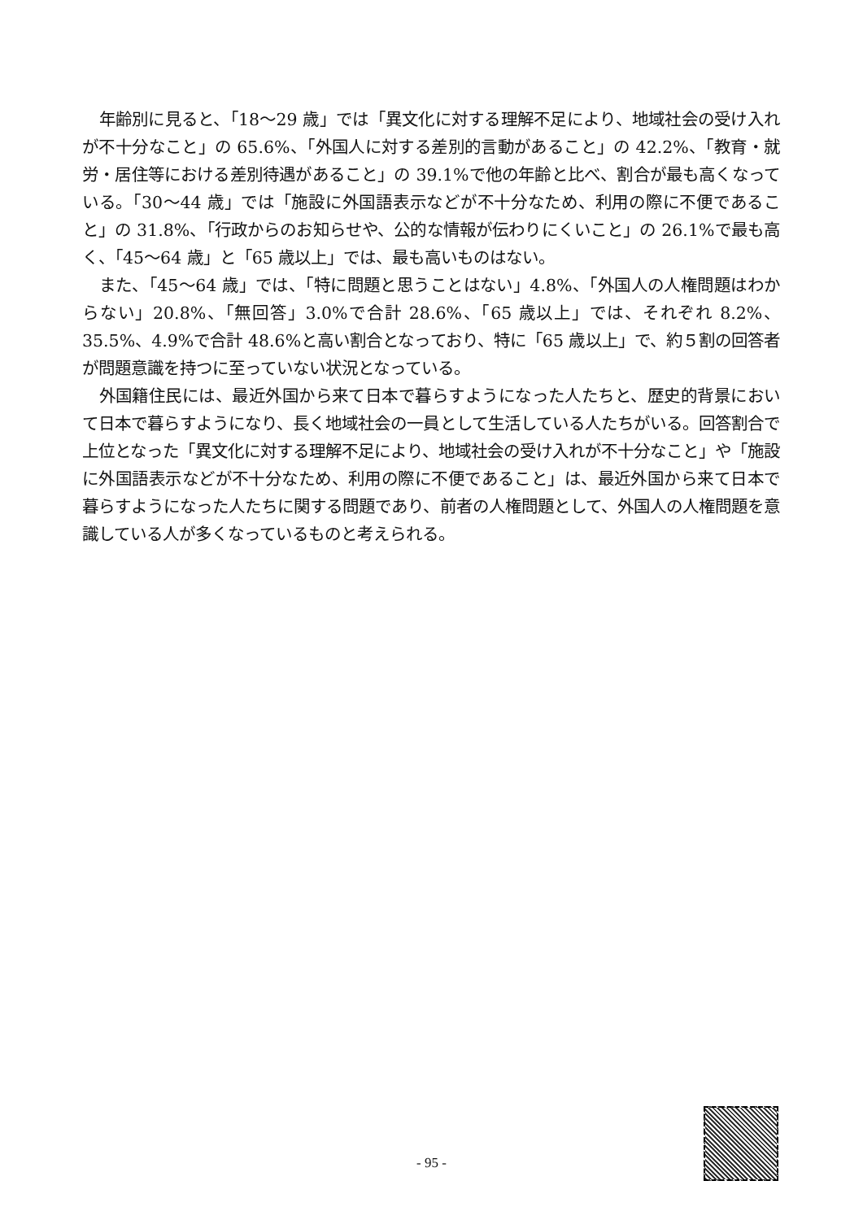年齢別に見ると、「18～29 歳」では「異文化に対する理解不足により、地域社会の受け入れが不十分なこと」の 65.6%、「外国人に対する差別的言動があること」の 42.2%、「教育・就労・居住等における差別待遇があること」の 39.1%で他の年齢と比べ、割合が最も高くなっている。「30～44 歳」では「施設に外国語表示などが不十分なため、利用の際に不便であること」の 31.8%、「行政からのお知らせや、公的な情報が伝わりにくいこと」の 26.1%で最も高く、「45～64 歳」と「65 歳以上」では、最も高いものはない。
また、「45～64 歳」では、「特に問題と思うことはない」4.8%、「外国人の人権問題はわからない」20.8%、「無回答」3.0%で合計 28.6%、「65 歳以上」では、それぞれ 8.2%、35.5%、4.9%で合計 48.6%と高い割合となっており、特に「65 歳以上」で、約５割の回答者が問題意識を持つに至っていない状況となっている。
外国籍住民には、最近外国から来て日本で暮らすようになった人たちと、歴史的背景において日本で暮らすようになり、長く地域社会の一員として生活している人たちがいる。回答割合で上位となった「異文化に対する理解不足により、地域社会の受け入れが不十分なこと」や「施設に外国語表示などが不十分なため、利用の際に不便であること」は、最近外国から来て日本で暮らすようになった人たちに関する問題であり、前者の人権問題として、外国人の人権問題を意識している人が多くなっているものと考えられる。
- 95 -